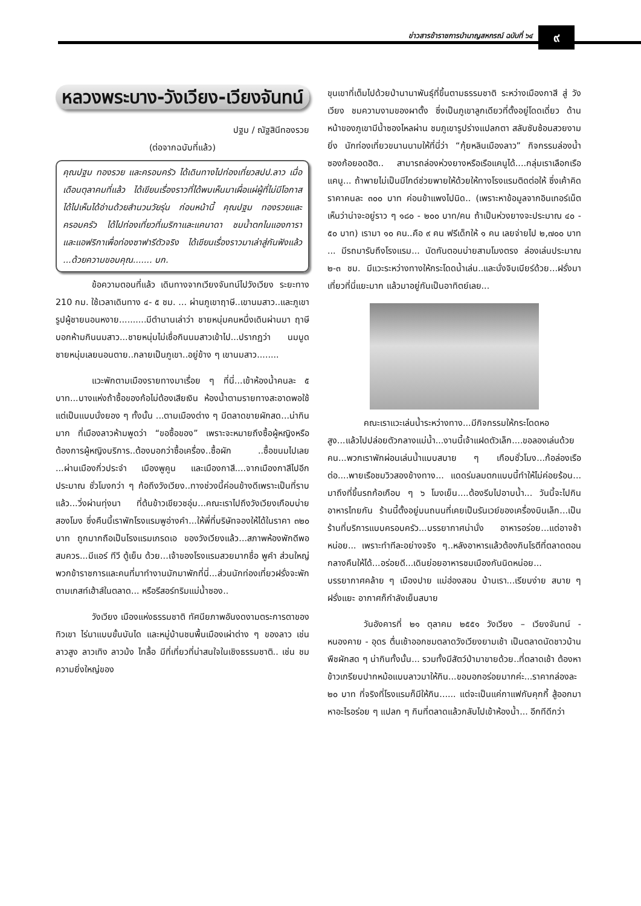ข่าวสารข้าราชการบำนาญสหกรณ์ ฉบับที่ ๖๔
๙
หลวงพระบาง-วังเวียง-เวียงจันทน์
ปฐม / ณัฐสินีทองรวย
(ต่อจากฉบับที่แล้ว)
คุณปฐม ทองรวย และครอบครัว ได้เดินทางไปท่องเที่ยวสปป.ลาว เมื่อเดือนตุลาคมที่แล้ว ได้เขียนเรื่องราวที่ได้พบเห็นมาเผื่อแผ่ผู้ที่ไม่มีโอกาสได้ไปเห็นได้อ่านด้วยสำนวนวัยรุ่น ก่อนหน้านี้ คุณปฐม ทองรวยและครอบครัว ได้ไปท่องเที่ยวที่เมริกาและแคนาดา ชมน้ำตกไนแองการา และแอฟริกาเพื่อท่องซาฟารีตัวจริง ได้เขียนเรื่องราวมาเล่าสู่กันฟังแล้ว ...ด้วยความขอบคุณ....... บก.
ข้อความตอนที่แล้ว เดินทางจากเวียงจันทน์ไปวังเวียง ระยะทาง 210 กม. ใช้เวลาเดินทาง ๔- ๕ ชม. ... ผ่านภูเขาฤาษี..เขานมสาว..และภูเขารูปผู้ชายนอนหงาย..........มีตำนานเล่าว่า ชายหนุ่มคนหนึ่งเดินผ่านมา ฤาษีบอกห้ามกินนมสาว...ชายหนุ่มไม่เชื่อกินนมสาวเข้าไป...ปรากฏว่า นมบูด ชายหนุ่มเลยนอนตาย..กลายเป็นภูเขา..อยู่ข้าง ๆ เขานมสาว........
แวะพักตามเมืองรายทางมาเรื่อย ๆ ที่นี่...เข้าห้องน้ำคนละ ๕ บาท...บางแห่งถ้าซื้อของก้อไม่ต้องเสียเงิน ห้องน้ำตามรายทางสะอาดพอใช้แต่เป็นแบบนั่งยอง ๆ ทั้งนั้น ...ตามเมืองต่าง ๆ มีตลาดขายผักสด...น่ากินมาก ที่เมืองลาวห้ามพูดว่า “ขอซื้อของ” เพราะจะหมายถึงซื้อผู้หญิงหรือต้องการผู้หญิงบริการ..ต้องบอกว่าซื้อเครื่อง..ซื้อผัก ..ซื้อขนมไปเลย ...ผ่านเมืองกิ่วประจำ เมืองพูคูน และเมืองกาสี....จากเมืองกาสีไปอีกประมาณ ชั่วโมงกว่า ๆ ก้อถึงวังเวียง..ทางช่วงนี้ค่อนข้างดีเพราะเป็นที่ราบแล้ว...วิ่งผ่านทุ่งนา ที่ต้นข้าวเขียวชอุ่ม...คณะเราไปถึงวังเวียงเกือบบ่ายสองโมง ซึ่งคืนนี้เราพักโรงแรมพูอ่างคำ...ให้พี่ที่บริษัทจองให้ได้ในราคา ๓๒๐ บาท ถูกมากถือเป็นโรงแรมเกรดเอ ของวังเวียงแล้ว...สภาพห้องพักดีพอสมควร...มีแอร์ ทีวี ตู้เย็น ด้วย...เจ้าของโรงแรมสวยมากชื่อ พูคำ ส่วนใหญ่พวกข้าราชการและคนที่มาทำงานมักมาพักที่นี่...ส่วนนักท่องเที่ยวฝรั่งจะพักตามเกสท์เฮ้าส์ในตลาด... หรือรีสอร์ทริมแม่น้ำซอง..
วังเวียง เมืองแห่งธรรมชาติ ทัศนียภาพอันงดงามตระการตาของทิวเขา ไร่นาแบบขั้นบันได และหมู่บ้านชนพื้นเมืองเผ่าต่าง ๆ ของลาว เช่นลาวสูง ลาวเทิง ลาวม้ง ไทลื้อ มีที่เที่ยวที่น่าสนใจในเชิงธรรมชาติ.. เช่น ชมความยิ่งใหญ่ของ
ขุนเขาที่เต็มไปด้วยป่านานาพันธุ์ที่ขึ้นตามธรรมชาติ ระหว่างเมืองกาสี สู่ วังเวียง ชมความงามของผาตั้ง ซึ่งเป็นภูเขาลูกเดียวที่ตั้งอยู่โดดเดี่ยว ด้านหน้าของภูเขามีน้ำซองไหลผ่าน ชมภูเขารูปร่างแปลกตา สลับซับซ้อนสวยงามยิ่ง นักท่องเที่ยวขนานนามให้ที่นี่ว่า “กุ้ยหลินเมืองลาว” กิจกรรมล่องน้ำซองก้อยอดฮิต.. สามารถล่องห่วงยางหรือเรือแคนูได้....กลุ่มเราเลือกเรือแคนู... ถ้าพายไม่เป็นมีไกด์ช่วยพายให้ด้วยให้ทางโรงแรมติดต่อให้ ซึ่งเค้าคิดราคาคนละ ๓๐๐ บาท ค่อนข้าแพงไปนิด.. (เพราะหาข้อมูลจากอินเทอร์เน็ต เห็นว่าน่าจะอยู่ราว ๆ ๑๘๐ - ๒๐๐ บาท/คน ถ้าเป็นห่วงยางจะประมาณ ๔๐ - ๕๐ บาท) เรามา ๑๐ คน..คือ ๙ คน ฟรีเด็กให้ ๑ คน เลยจ่ายไป ๒,๗๐๐ บาท ... มีรถมารับถึงโรงแรม... นัดกันตอนบ่ายสามโมงตรง ล่องเล่นประมาณ ๒-๓ ชม. มีแวะระหว่างทางให้กระโดดน้ำเล่น..และนั่งจิบเบียร์ด้วย...ฝรั่งมาเที่ยวที่นี่แยะมาก แล้วมาอยู่กันเป็นอาทิตย์เลย...
คณะเราแวะเล่นน้ำระหว่างทาง...มีกิจกรรมให้กระโดดหอสูง...แล้วไปปล่อยตัวกลางแม่น้ำ...งานนี้เจ้าแฝดตัวเล็ก....ขอลองเล่นด้วยคน...พวกเราพักผ่อนเล่นน้ำแบบสบาย ๆ เกือบชั่วโมง...ก้อล่องเรือต่อ....พายเรือชมวิวสองข้างทาง... แดดร่มลมตกแบบนี้ทำให้ไม่ค่อยร้อน... มาถึงที่ขึ้นรถก้อเกือบ ๆ ๖ โมงเย็น....ต้องรีบไปอาบน้ำ... วันนี้จะไปกินอาหารไทยกัน ร้านนี้ตั้งอยู่บนถนนที่เคยเป็นรันเวย์ของเครื่องบินเล็ก...เป็นร้านที่บริการแบบครอบครัว...บรรยากาศน่านั่ง อาหารอร่อย...แต่อาจช้าหน่อย... เพราะทำทีละอย่างจริง ๆ..หลังอาหารแล้วต้องกินโรตีที่ตลาดตอนกลางคืนให้ได้...อร่อยดี...เดินย่อยอาหารชมเมืองกันนิดหน่อย... บรรยากาศคล้าย ๆ เมืองปาย แม่ฮ่องสอน บ้านเรา...เรียบง่าย สบาย ๆ ฝรั่งแยะ อากาศก็กำลังเย็นสบาย
วันอังคารที่ ๒๑ ตุลาคม ๒๕๕๑ วังเวียง – เวียงจันทน์ - หนองคาย - อุดร ตื่นเช้าออกชมตลาดวังเวียงยามเช้า เป็นตลาดนัดชาวบ้านพืชผักสด ๆ น่ากินทั้งนั้น... รวมทั้งมีสัตว์ป่ามาขายด้วย..ที่ตลาดเช้า ต้องหาข้าวเกรียบปากหม้อแบบลาวมาให้กิน...ขอบอกอร่อยมากค่ะ...ราคากล่องละ ๒๐ บาท ที่จริงที่โรงแรมก็มีให้กิน...... แต่จะเป็นแค่กาแฟกับคุกกี้ สู้ออกมาหาอะไรอร่อย ๆ แปลก ๆ กินที่ตลาดแล้วกลับไปเข้าห้องน้ำ... อีกทีดีกว่า